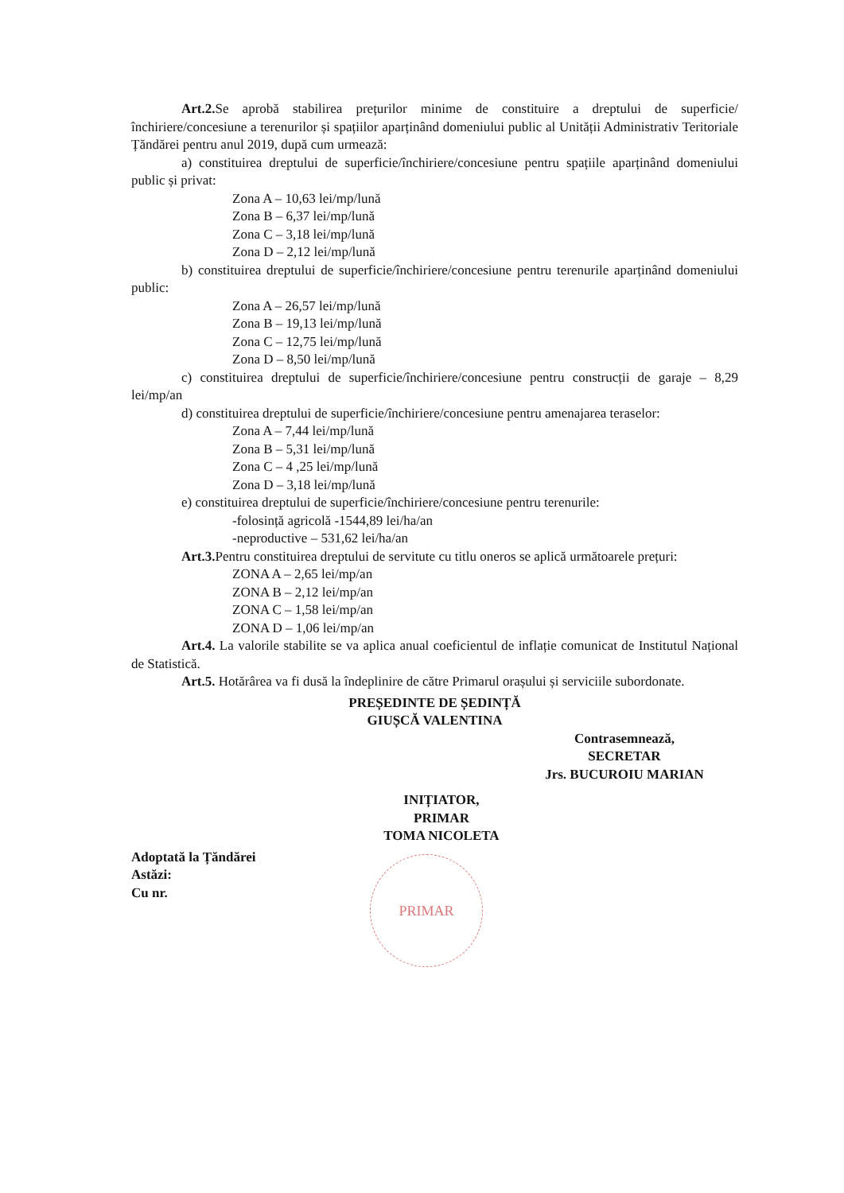Art.2. Se aprobă stabilirea prețurilor minime de constituire a dreptului de superficie/închiriere/concesiune a terenurilor și spațiilor aparținând domeniului public al Unității Administrativ Teritoriale Țăndărei pentru anul 2019, după cum urmează:
a) constituirea dreptului de superficie/închiriere/concesiune pentru spațiile aparținând domeniului public și privat:
Zona A – 10,63 lei/mp/lună
Zona B – 6,37 lei/mp/lună
Zona C – 3,18 lei/mp/lună
Zona D – 2,12 lei/mp/lună
b) constituirea dreptului de superficie/închiriere/concesiune pentru terenurile aparținând domeniului public:
Zona A – 26,57 lei/mp/lună
Zona B – 19,13 lei/mp/lună
Zona C – 12,75 lei/mp/lună
Zona D – 8,50 lei/mp/lună
c) constituirea dreptului de superficie/închiriere/concesiune pentru construcții de garaje – 8,29 lei/mp/an
d) constituirea dreptului de superficie/închiriere/concesiune pentru amenajarea teraselor:
Zona A – 7,44 lei/mp/lună
Zona B – 5,31 lei/mp/lună
Zona C – 4 ,25 lei/mp/lună
Zona D – 3,18 lei/mp/lună
e) constituirea dreptului de superficie/închiriere/concesiune pentru terenurile:
-folosință agricolă -1544,89 lei/ha/an
-neproductive – 531,62 lei/ha/an
Art.3. Pentru constituirea dreptului de servitute cu titlu oneros se aplică următoarele prețuri:
ZONA A – 2,65 lei/mp/an
ZONA B – 2,12 lei/mp/an
ZONA C – 1,58 lei/mp/an
ZONA D – 1,06 lei/mp/an
Art.4. La valorile stabilite se va aplica anual coeficientul de inflație comunicat de Institutul Național de Statistică.
Art.5. Hotărârea va fi dusă la îndeplinire de către Primarul orașului și serviciile subordonate.
PREȘEDINTE DE ȘEDINȚĂ
GIUȘCĂ VALENTINA
Contrasemnează,
SECRETAR
Jrs. BUCUROIU MARIAN
INIȚIATOR,
PRIMAR
TOMA NICOLETA
Adoptată la Țăndărei
Astăzi:
Cu nr.
PRIMAR